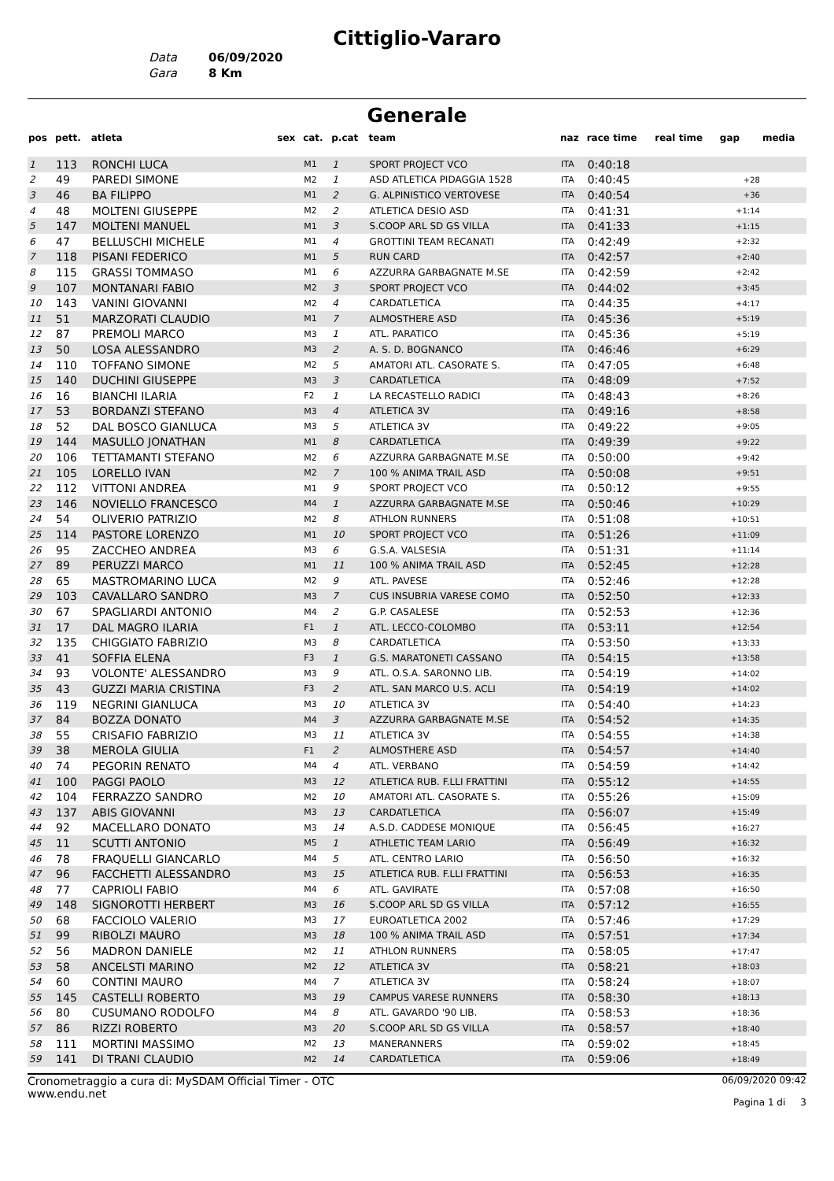Cittiglio-Vararo
Data
06/09/2020
Gara
8 Km
Generale
| pos | pett. | atleta | sex | cat. | p.cat | team | naz | race time | real time | gap | media |
| --- | --- | --- | --- | --- | --- | --- | --- | --- | --- | --- | --- |
| 1 | 113 | RONCHI LUCA | | M1 | 1 | SPORT PROJECT VCO | ITA | 0:40:18 | | | |
| 2 | 49 | PAREDI SIMONE | | M2 | 1 | ASD ATLETICA PIDAGGIA 1528 | ITA | 0:40:45 | | +28 | |
| 3 | 46 | BA FILIPPO | | M1 | 2 | G. ALPINISTICO VERTOVESE | ITA | 0:40:54 | | +36 | |
| 4 | 48 | MOLTENI GIUSEPPE | | M2 | 2 | ATLETICA DESIO ASD | ITA | 0:41:31 | | +1:14 | |
| 5 | 147 | MOLTENI MANUEL | | M1 | 3 | S.COOP ARL SD GS VILLA | ITA | 0:41:33 | | +1:15 | |
| 6 | 47 | BELLUSCHI MICHELE | | M1 | 4 | GROTTINI TEAM RECANATI | ITA | 0:42:49 | | +2:32 | |
| 7 | 118 | PISANI FEDERICO | | M1 | 5 | RUN CARD | ITA | 0:42:57 | | +2:40 | |
| 8 | 115 | GRASSI TOMMASO | | M1 | 6 | AZZURRA GARBAGNATE M.SE | ITA | 0:42:59 | | +2:42 | |
| 9 | 107 | MONTANARI FABIO | | M2 | 3 | SPORT PROJECT VCO | ITA | 0:44:02 | | +3:45 | |
| 10 | 143 | VANINI GIOVANNI | | M2 | 4 | CARDATLETICA | ITA | 0:44:35 | | +4:17 | |
| 11 | 51 | MARZORATI CLAUDIO | | M1 | 7 | ALMOSTHERE ASD | ITA | 0:45:36 | | +5:19 | |
| 12 | 87 | PREMOLI MARCO | | M3 | 1 | ATL. PARATICO | ITA | 0:45:36 | | +5:19 | |
| 13 | 50 | LOSA ALESSANDRO | | M3 | 2 | A. S. D. BOGNANCO | ITA | 0:46:46 | | +6:29 | |
| 14 | 110 | TOFFANO SIMONE | | M2 | 5 | AMATORI ATL. CASORATE S. | ITA | 0:47:05 | | +6:48 | |
| 15 | 140 | DUCHINI GIUSEPPE | | M3 | 3 | CARDATLETICA | ITA | 0:48:09 | | +7:52 | |
| 16 | 16 | BIANCHI ILARIA | | F2 | 1 | LA RECASTELLO RADICI | ITA | 0:48:43 | | +8:26 | |
| 17 | 53 | BORDANZI STEFANO | | M3 | 4 | ATLETICA 3V | ITA | 0:49:16 | | +8:58 | |
| 18 | 52 | DAL BOSCO GIANLUCA | | M3 | 5 | ATLETICA 3V | ITA | 0:49:22 | | +9:05 | |
| 19 | 144 | MASULLO JONATHAN | | M1 | 8 | CARDATLETICA | ITA | 0:49:39 | | +9:22 | |
| 20 | 106 | TETTAMANTI STEFANO | | M2 | 6 | AZZURRA GARBAGNATE M.SE | ITA | 0:50:00 | | +9:42 | |
| 21 | 105 | LORELLO IVAN | | M2 | 7 | 100 % ANIMA TRAIL ASD | ITA | 0:50:08 | | +9:51 | |
| 22 | 112 | VITTONI ANDREA | | M1 | 9 | SPORT PROJECT VCO | ITA | 0:50:12 | | +9:55 | |
| 23 | 146 | NOVIELLO FRANCESCO | | M4 | 1 | AZZURRA GARBAGNATE M.SE | ITA | 0:50:46 | | +10:29 | |
| 24 | 54 | OLIVERIO PATRIZIO | | M2 | 8 | ATHLON RUNNERS | ITA | 0:51:08 | | +10:51 | |
| 25 | 114 | PASTORE LORENZO | | M1 | 10 | SPORT PROJECT VCO | ITA | 0:51:26 | | +11:09 | |
| 26 | 95 | ZACCHEO ANDREA | | M3 | 6 | G.S.A. VALSESIA | ITA | 0:51:31 | | +11:14 | |
| 27 | 89 | PERUZZI MARCO | | M1 | 11 | 100 % ANIMA TRAIL ASD | ITA | 0:52:45 | | +12:28 | |
| 28 | 65 | MASTROMARINO LUCA | | M2 | 9 | ATL. PAVESE | ITA | 0:52:46 | | +12:28 | |
| 29 | 103 | CAVALLARO SANDRO | | M3 | 7 | CUS INSUBRIA VARESE COMO | ITA | 0:52:50 | | +12:33 | |
| 30 | 67 | SPAGLIARDI ANTONIO | | M4 | 2 | G.P. CASALESE | ITA | 0:52:53 | | +12:36 | |
| 31 | 17 | DAL MAGRO ILARIA | | F1 | 1 | ATL. LECCO-COLOMBO | ITA | 0:53:11 | | +12:54 | |
| 32 | 135 | CHIGGIATO FABRIZIO | | M3 | 8 | CARDATLETICA | ITA | 0:53:50 | | +13:33 | |
| 33 | 41 | SOFFIA ELENA | | F3 | 1 | G.S. MARATONETI CASSANO | ITA | 0:54:15 | | +13:58 | |
| 34 | 93 | VOLONTE' ALESSANDRO | | M3 | 9 | ATL. O.S.A. SARONNO LIB. | ITA | 0:54:19 | | +14:02 | |
| 35 | 43 | GUZZI MARIA CRISTINA | | F3 | 2 | ATL. SAN MARCO U.S. ACLI | ITA | 0:54:19 | | +14:02 | |
| 36 | 119 | NEGRINI GIANLUCA | | M3 | 10 | ATLETICA 3V | ITA | 0:54:40 | | +14:23 | |
| 37 | 84 | BOZZA DONATO | | M4 | 3 | AZZURRA GARBAGNATE M.SE | ITA | 0:54:52 | | +14:35 | |
| 38 | 55 | CRISAFIO FABRIZIO | | M3 | 11 | ATLETICA 3V | ITA | 0:54:55 | | +14:38 | |
| 39 | 38 | MEROLA GIULIA | | F1 | 2 | ALMOSTHERE ASD | ITA | 0:54:57 | | +14:40 | |
| 40 | 74 | PEGORIN RENATO | | M4 | 4 | ATL. VERBANO | ITA | 0:54:59 | | +14:42 | |
| 41 | 100 | PAGGI PAOLO | | M3 | 12 | ATLETICA RUB. F.LLI FRATTINI | ITA | 0:55:12 | | +14:55 | |
| 42 | 104 | FERRAZZO SANDRO | | M2 | 10 | AMATORI ATL. CASORATE S. | ITA | 0:55:26 | | +15:09 | |
| 43 | 137 | ABIS GIOVANNI | | M3 | 13 | CARDATLETICA | ITA | 0:56:07 | | +15:49 | |
| 44 | 92 | MACELLARO DONATO | | M3 | 14 | A.S.D. CADDESE MONIQUE | ITA | 0:56:45 | | +16:27 | |
| 45 | 11 | SCUTTI ANTONIO | | M5 | 1 | ATHLETIC TEAM LARIO | ITA | 0:56:49 | | +16:32 | |
| 46 | 78 | FRAQUELLI GIANCARLO | | M4 | 5 | ATL. CENTRO LARIO | ITA | 0:56:50 | | +16:32 | |
| 47 | 96 | FACCHETTI ALESSANDRO | | M3 | 15 | ATLETICA RUB. F.LLI FRATTINI | ITA | 0:56:53 | | +16:35 | |
| 48 | 77 | CAPRIOLI FABIO | | M4 | 6 | ATL. GAVIRATE | ITA | 0:57:08 | | +16:50 | |
| 49 | 148 | SIGNOROTTI HERBERT | | M3 | 16 | S.COOP ARL SD GS VILLA | ITA | 0:57:12 | | +16:55 | |
| 50 | 68 | FACCIOLO VALERIO | | M3 | 17 | EUROATLETICA 2002 | ITA | 0:57:46 | | +17:29 | |
| 51 | 99 | RIBOLZI MAURO | | M3 | 18 | 100 % ANIMA TRAIL ASD | ITA | 0:57:51 | | +17:34 | |
| 52 | 56 | MADRON DANIELE | | M2 | 11 | ATHLON RUNNERS | ITA | 0:58:05 | | +17:47 | |
| 53 | 58 | ANCELSTI MARINO | | M2 | 12 | ATLETICA 3V | ITA | 0:58:21 | | +18:03 | |
| 54 | 60 | CONTINI MAURO | | M4 | 7 | ATLETICA 3V | ITA | 0:58:24 | | +18:07 | |
| 55 | 145 | CASTELLI ROBERTO | | M3 | 19 | CAMPUS VARESE RUNNERS | ITA | 0:58:30 | | +18:13 | |
| 56 | 80 | CUSUMANO RODOLFO | | M4 | 8 | ATL. GAVARDO '90 LIB. | ITA | 0:58:53 | | +18:36 | |
| 57 | 86 | RIZZI ROBERTO | | M3 | 20 | S.COOP ARL SD GS VILLA | ITA | 0:58:57 | | +18:40 | |
| 58 | 111 | MORTINI MASSIMO | | M2 | 13 | MANERANNERS | ITA | 0:59:02 | | +18:45 | |
| 59 | 141 | DI TRANI CLAUDIO | | M2 | 14 | CARDATLETICA | ITA | 0:59:06 | | +18:49 | |
Cronometraggio a cura di: MySDAM Official Timer - OTC
www.endu.net
06/09/2020 09:42
Pagina 1 di 3